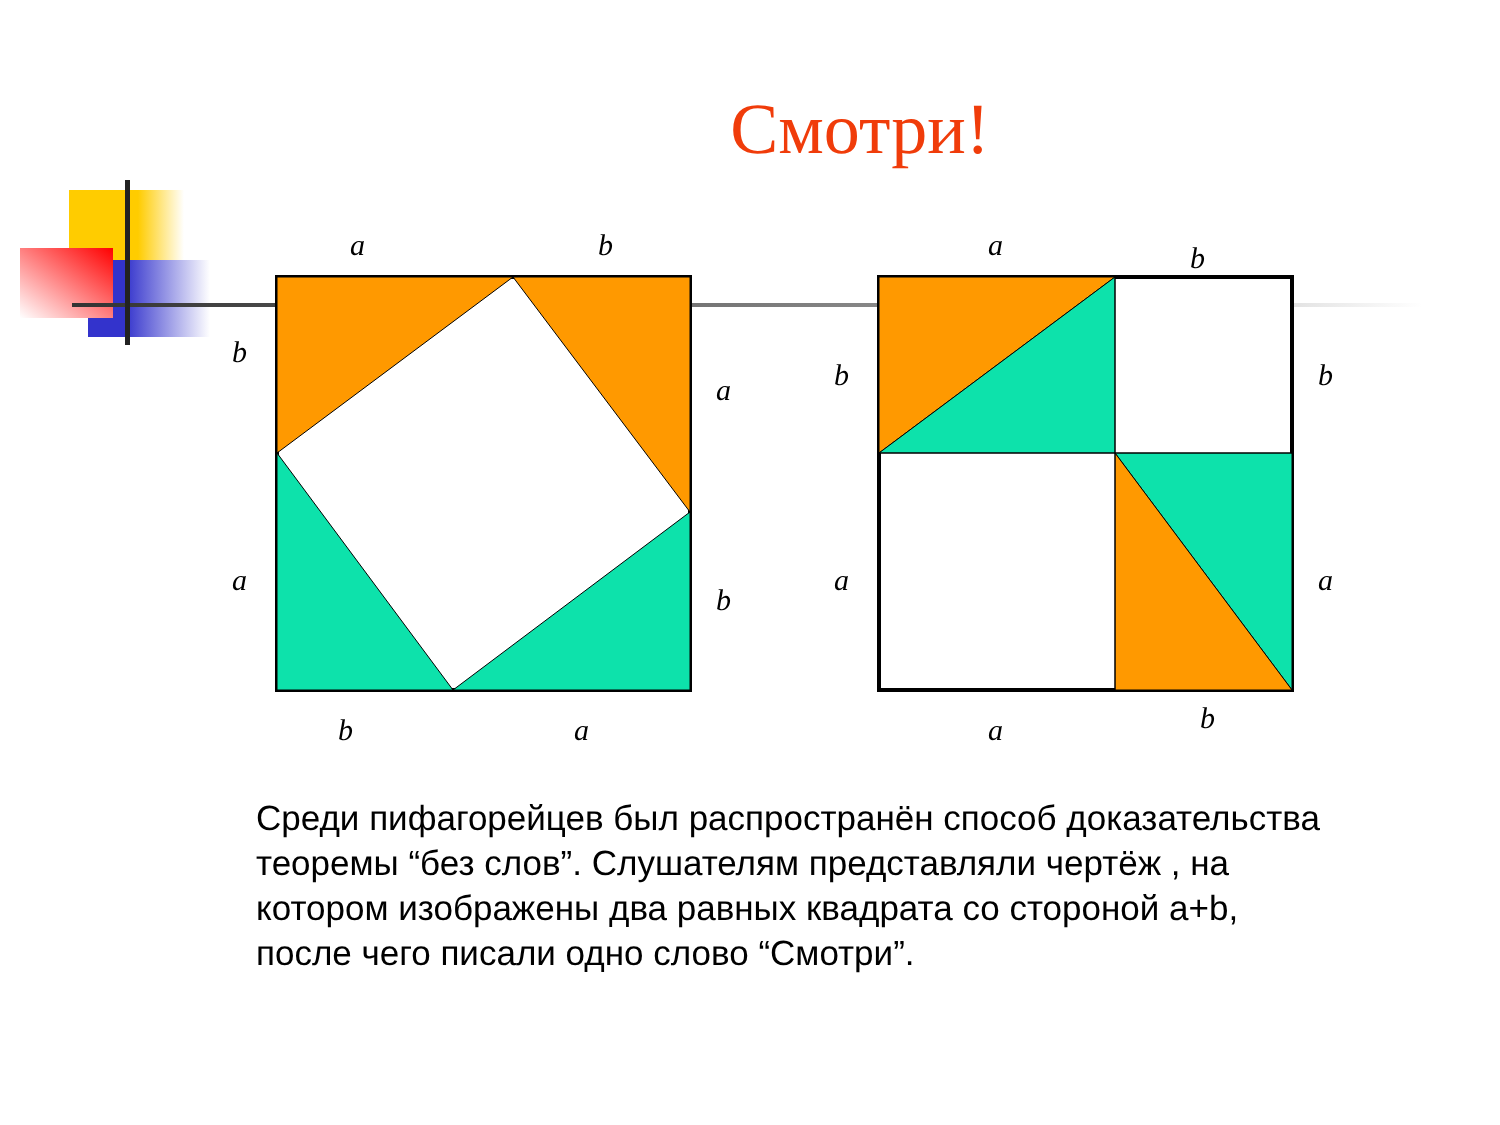Смотри!
a
b
b
a
a
b
b
a
a
b
b
b
a
a
a
b
Среди пифагорейцев был распространён способ доказательства теоремы “без слов”. Слушателям представляли чертёж , на котором изображены два равных квадрата со стороной a+b, после чего писали одно слово “Смотри”.